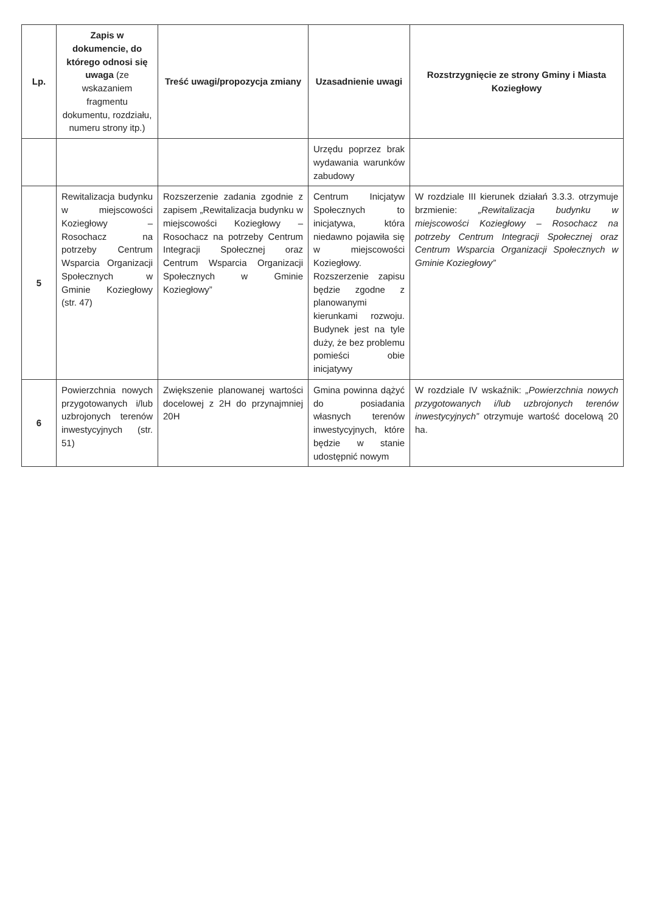| Lp. | Zapis w dokumencie, do którego odnosi się uwaga (ze wskazaniem fragmentu dokumentu, rozdziału, numeru strony itp.) | Treść uwagi/propozycja zmiany | Uzasadnienie uwagi | Rozstrzygnięcie ze strony Gminy i Miasta Koziegłowy |
| --- | --- | --- | --- | --- |
| | | | Urzędu poprzez brak wydawania warunków zabudowy | |
| 5 | Rewitalizacja budynku w miejscowości Koziegłowy – Rosochacz na potrzeby Centrum Wsparcia Organizacji Społecznych w Gminie Koziegłowy (str. 47) | Rozszerzenie zadania zgodnie z zapisem „Rewitalizacja budynku w miejscowości Koziegłowy – Rosochacz na potrzeby Centrum Integracji Społecznej oraz Centrum Wsparcia Organizacji Społecznych w Gminie Koziegłowy” | Centrum Inicjatyw Społecznych to inicjatywa, która niedawno pojawiła się w miejscowości Koziegłowy. Rozszerzenie zapisu będzie zgodne z planowanymi kierunkami rozwoju. Budynek jest na tyle duży, że bez problemu pomieści obie inicjatywy | W rozdziale III kierunek działań 3.3.3. otrzymuje brzmienie: „Rewitalizacja budynku w miejscowości Koziegłowy – Rosochacz na potrzeby Centrum Integracji Społecznej oraz Centrum Wsparcia Organizacji Społecznych w Gminie Koziegłowy” |
| 6 | Powierzchnia nowych przygotowanych i/lub uzbrojonych terenów inwestycyjnych (str. 51) | Zwiększenie planowanej wartości docelowej z 2H do przynajmniej 20H | Gmina powinna dążyć do posiadania własnych terenów inwestycyjnych, które będzie w stanie udostępnić nowym | W rozdziale IV wskaźnik: „Powierzchnia nowych przygotowanych i/lub uzbrojonych terenów inwestycyjnych” otrzymuje wartość docelową 20 ha. |